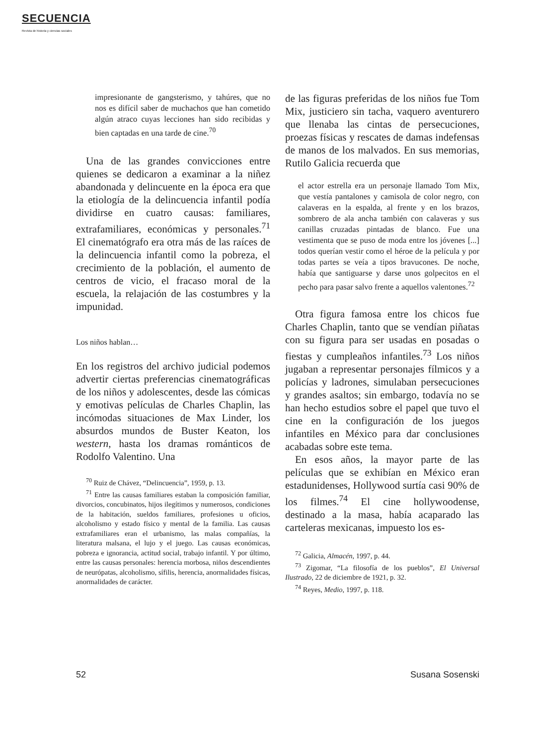SECUENCIA
Revista de historia y ciencias sociales
impresionante de gangsterismo, y tahúres, que no nos es difícil saber de muchachos que han cometido algún atraco cuyas lecciones han sido recibidas y bien captadas en una tarde de cine.<sup>70</sup>
Una de las grandes convicciones entre quienes se dedicaron a examinar a la niñez abandonada y delincuente en la época era que la etiología de la delincuencia infantil podía dividirse en cuatro causas: familiares, extrafamiliares, económicas y personales.<sup>71</sup> El cinematógrafo era otra más de las raíces de la delincuencia infantil como la pobreza, el crecimiento de la población, el aumento de centros de vicio, el fracaso moral de la escuela, la relajación de las costumbres y la impunidad.
Los niños hablan…
En los registros del archivo judicial podemos advertir ciertas preferencias cinematográficas de los niños y adolescentes, desde las cómicas y emotivas películas de Charles Chaplin, las incómodas situaciones de Max Linder, los absurdos mundos de Buster Keaton, los western, hasta los dramas románticos de Rodolfo Valentino. Una
<sup>70</sup> Ruiz de Chávez, “Delincuencia”, 1959, p. 13.
<sup>71</sup> Entre las causas familiares estaban la composición familiar, divorcios, concubinatos, hijos ilegítimos y numerosos, condiciones de la habitación, sueldos familiares, profesiones u oficios, alcoholismo y estado físico y mental de la familia. Las causas extrafamiliares eran el urbanismo, las malas compañías, la literatura malsana, el lujo y el juego. Las causas económicas, pobreza e ignorancia, actitud social, trabajo infantil. Y por último, entre las causas personales: herencia morbosa, niños descendientes de neurópatas, alcoholismo, sífilis, herencia, anormalidades físicas, anormalidades de carácter.
de las figuras preferidas de los niños fue Tom Mix, justiciero sin tacha, vaquero aventurero que llenaba las cintas de persecuciones, proezas físicas y rescates de damas indefensas de manos de los malvados. En sus memorias, Rutilo Galicia recuerda que
el actor estrella era un personaje llamado Tom Mix, que vestía pantalones y camisola de color negro, con calaveras en la espalda, al frente y en los brazos, sombrero de ala ancha también con calaveras y sus canillas cruzadas pintadas de blanco. Fue una vestimenta que se puso de moda entre los jóvenes [...] todos querían vestir como el héroe de la película y por todas partes se veía a tipos bravucones. De noche, había que santiguarse y darse unos golpecitos en el pecho para pasar salvo frente a aquellos valentones.<sup>72</sup>
Otra figura famosa entre los chicos fue Charles Chaplin, tanto que se vendían piñatas con su figura para ser usadas en posadas o fiestas y cumpleaños infantiles.<sup>73</sup> Los niños jugaban a representar personajes fílmicos y a policías y ladrones, simulaban persecuciones y grandes asaltos; sin embargo, todavía no se han hecho estudios sobre el papel que tuvo el cine en la configuración de los juegos infantiles en México para dar conclusiones acabadas sobre este tema.
En esos años, la mayor parte de las películas que se exhibían en México eran estadunidenses, Hollywood surtía casi 90% de los filmes.<sup>74</sup> El cine hollywoodense, destinado a la masa, había acaparado las carteleras mexicanas, impuesto los es-
<sup>72</sup> Galicia, Almacén, 1997, p. 44.
<sup>73</sup> Zigomar, “La filosofía de los pueblos”, El Universal Ilustrado, 22 de diciembre de 1921, p. 32.
<sup>74</sup> Reyes, Medio, 1997, p. 118.
52 Susana Sosenski